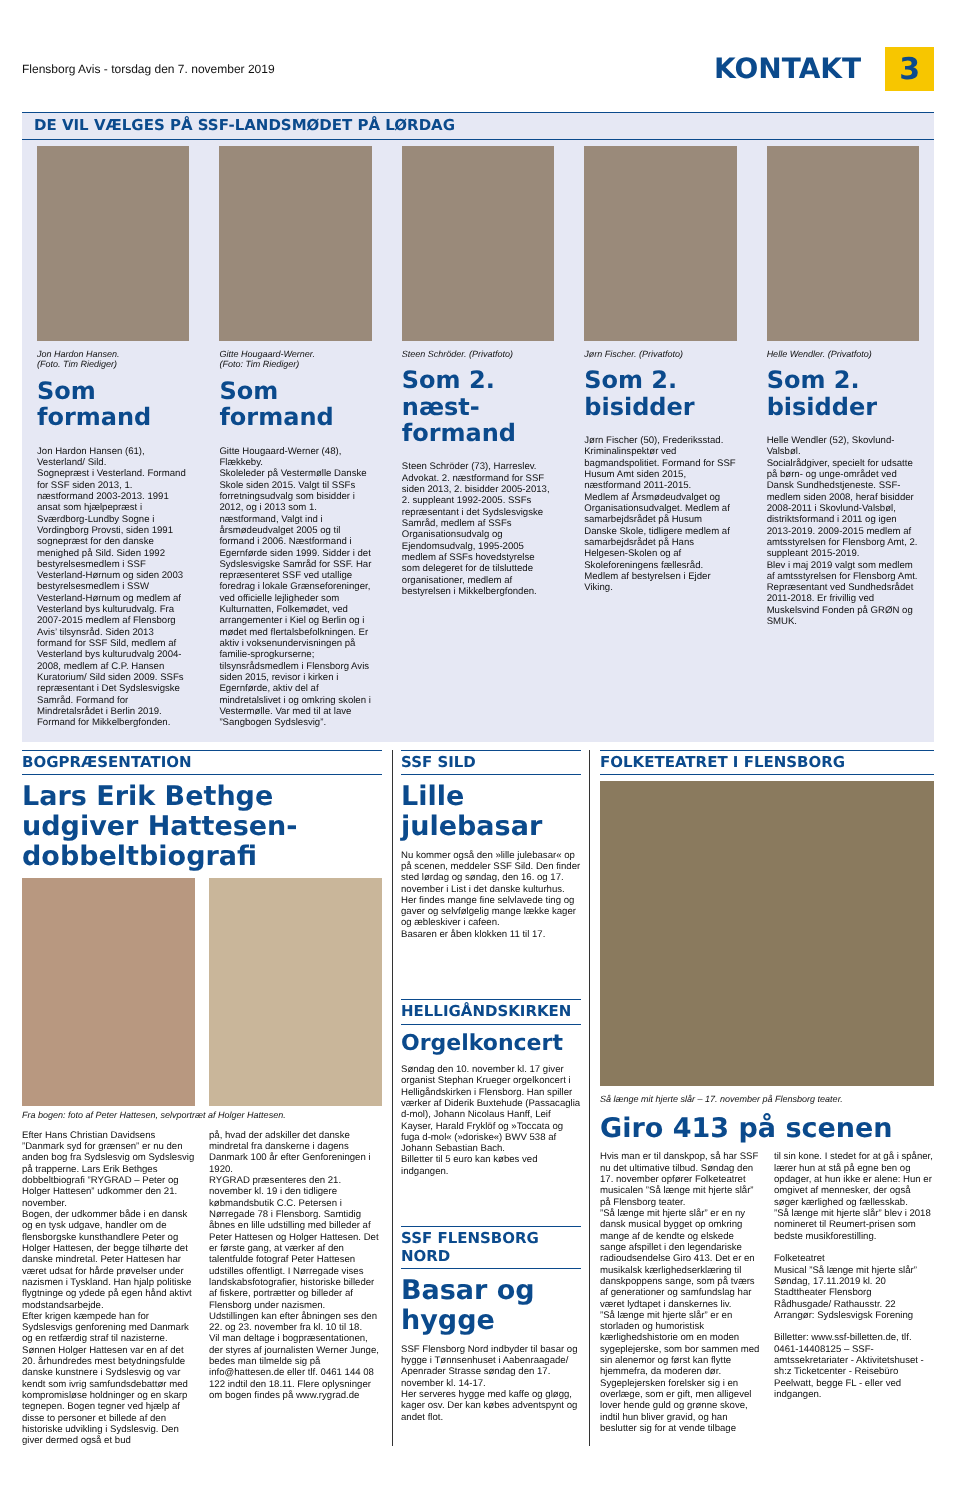Flensborg Avis - torsdag den 7. november 2019
KONTAKT 3
DE VIL VÆLGES PÅ SSF-LANDSMØDET PÅ LØRDAG
Jon Hardon Hansen.
(Foto. Tim Riediger)
Som formand
Jon Hardon Hansen (61), Vesterland/ Sild.
Sognepræst i Vesterland. Formand for SSF siden 2013, 1. næstformand 2003-2013. 1991 ansat som hjælpepræst i Sværdborg-Lundby Sogne i Vordingborg Provsti, siden 1991 sognepræst for den danske menighed på Sild. Siden 1992 bestyrelsesmedlem i SSF Vesterland-Hørnum og siden 2003 bestyrelsesmedlem i SSW Vesterland-Hørnum og medlem af Vesterland bys kulturudvalg. Fra 2007-2015 medlem af Flensborg Avis’ tilsynsråd. Siden 2013 formand for SSF Sild, medlem af Vesterland bys kulturudvalg 2004-2008, medlem af C.P. Hansen Kuratorium/ Sild siden 2009. SSFs repræsentant i Det Sydslesvigske Samråd. Formand for Mindretalsrådet i Berlin 2019. Formand for Mikkelbergfonden.
Gitte Hougaard-Werner.
(Foto: Tim Riediger)
Som formand
Gitte Hougaard-Werner (48), Flækkeby.
Skoleleder på Vestermølle Danske Skole siden 2015. Valgt til SSFs forretningsudvalg som bisidder i 2012, og i 2013 som 1. næstformand, Valgt ind i årsmødeudvalget 2005 og til formand i 2006. Næstformand i Egernførde siden 1999. Sidder i det Sydslesvigske Samråd for SSF. Har repræsenteret SSF ved utallige foredrag i lokale Grænseforeninger, ved officielle lejligheder som Kulturnatten, Folkemødet, ved arrangementer i Kiel og Berlin og i mødet med flertalsbefolkningen. Er aktiv i voksenundervisningen på familie-sprogkurserne; tilsynsrådsmedlem i Flensborg Avis siden 2015, revisor i kirken i Egernførde, aktiv del af mindretalslivet i og omkring skolen i Vestermølle. Var med til at lave ”Sangbogen Sydslesvig”.
Steen Schröder. (Privatfoto)
Som 2. næst-formand
Steen Schröder (73), Harreslev.
Advokat. 2. næstformand for SSF siden 2013, 2. bisidder 2005-2013, 2. suppleant 1992-2005. SSFs repræsentant i det Sydslesvigske Samråd, medlem af SSFs Organisationsudvalg og Ejendomsudvalg, 1995-2005 medlem af SSFs hovedstyrelse som delegeret for de tilsluttede organisationer, medlem af bestyrelsen i Mikkelbergfonden.
Jørn Fischer. (Privatfoto)
Som 2. bisidder
Jørn Fischer (50), Frederiksstad.
Kriminalinspektør ved bagmandspolitiet. Formand for SSF Husum Amt siden 2015, næstformand 2011-2015.
Medlem af Årsmødeudvalget og Organisationsudvalget. Medlem af samarbejdsrådet på Husum Danske Skole, tidligere medlem af samarbejdsrådet på Hans Helgesen-Skolen og af Skoleforeningens fællesråd. Medlem af bestyrelsen i Ejder Viking.
Helle Wendler. (Privatfoto)
Som 2. bisidder
Helle Wendler (52), Skovlund-Valsbøl.
Socialrådgiver, specielt for udsatte på børn- og unge-området ved Dansk Sundhedstjeneste. SSF-medlem siden 2008, heraf bisidder 2008-2011 i Skovlund-Valsbøl, distriktsformand i 2011 og igen 2013-2019. 2009-2015 medlem af amtsstyrelsen for Flensborg Amt, 2. suppleant 2015-2019.
Blev i maj 2019 valgt som medlem af amtsstyrelsen for Flensborg Amt. Repræsentant ved Sundhedsrådet 2011-2018. Er frivillig ved Muskelsvind Fonden på GRØN og SMUK.
BOGPRÆSENTATION
Lars Erik Bethge udgiver Hattesen-dobbeltbiografi
Fra bogen: foto af Peter Hattesen, selvportræt af Holger Hattesen.
Efter Hans Christian Davidsens ”Danmark syd for grænsen” er nu den anden bog fra Sydslesvig om Sydslesvig på trapperne. Lars Erik Bethges dobbeltbiografi ”RYGRAD – Peter og Holger Hattesen” udkommer den 21. november.
Bogen, der udkommer både i en dansk og en tysk udgave, handler om de flensborgske kunsthandlere Peter og Holger Hattesen, der begge tilhørte det danske mindretal. Peter Hattesen har været udsat for hårde prøvelser under nazismen i Tyskland. Han hjalp politiske flygtninge og ydede på egen hånd aktivt modstandsarbejde.
Efter krigen kæmpede han for Sydslesvigs genforening med Danmark og en retfærdig straf til nazisterne. Sønnen Holger Hattesen var en af det 20. århundredes mest betydningsfulde danske kunstnere i Sydslesvig og var kendt som ivrig samfundsdebattør med kompromisløse holdninger og en skarp tegnepen. Bogen tegner ved hjælp af disse to personer et billede af den historiske udvikling i Sydslesvig. Den giver dermed også et bud
på, hvad der adskiller det danske mindretal fra danskerne i dagens Danmark 100 år efter Genforeningen i 1920.
RYGRAD præsenteres den 21. november kl. 19 i den tidligere købmandsbutik C.C. Petersen i Nørregade 78 i Flensborg. Samtidig åbnes en lille udstilling med billeder af Peter Hattesen og Holger Hattesen. Det er første gang, at værker af den talentfulde fotograf Peter Hattesen udstilles offentligt. I Nørregade vises landskabsfotografier, historiske billeder af fiskere, portrætter og billeder af Flensborg under nazismen.
Udstillingen kan efter åbningen ses den 22. og 23. november fra kl. 10 til 18.
Vil man deltage i bogpræsentationen, der styres af journalisten Werner Junge, bedes man tilmelde sig på info@hattesen.de eller tlf. 0461 144 08 122 indtil den 18.11. Flere oplysninger om bogen findes på www.rygrad.de
SSF SILD
Lille julebasar
Nu kommer også den »lille julebasar« op på scenen, meddeler SSF Sild. Den finder sted lørdag og søndag, den 16. og 17. november i List i det danske kulturhus. Her findes mange fine selvlavede ting og gaver og selvfølgelig mange lække kager og æbleskiver i cafeen.
Basaren er åben klokken 11 til 17.
HELLIGÅNDSKIRKEN
Orgelkoncert
Søndag den 10. november kl. 17 giver organist Stephan Krueger orgelkoncert i Helligåndskirken i Flensborg. Han spiller værker af Diderik Buxtehude (Passacaglia d-mol), Johann Nicolaus Hanff, Leif Kayser, Harald Fryklöf og »Toccata og fuga d-mol« (»doriske«) BWV 538 af Johann Sebastian Bach.
Billetter til 5 euro kan købes ved indgangen.
SSF FLENSBORG NORD
Basar og hygge
SSF Flensborg Nord indbyder til basar og hygge i Tønnsenhuset i Aabenraagade/ Apenrader Strasse søndag den 17. november kl. 14-17.
Her serveres hygge med kaffe og gløgg, kager osv. Der kan købes adventspynt og andet flot.
FOLKETEATRET I FLENSBORG
Så længe mit hjerte slår – 17. november på Flensborg teater.
Giro 413 på scenen
Hvis man er til danskpop, så har SSF nu det ultimative tilbud. Søndag den 17. november opfører Folketeatret musicalen ”Så længe mit hjerte slår” på Flensborg teater.
”Så længe mit hjerte slår” er en ny dansk musical bygget op omkring mange af de kendte og elskede sange afspillet i den legendariske radioudsendelse Giro 413. Det er en musikalsk kærlighedserklæring til danskpoppens sange, som på tværs af generationer og samfundslag har været lydtapet i danskernes liv.
”Så længe mit hjerte slår” er en storladen og humoristisk kærlighedshistorie om en moden sygeplejerske, som bor sammen med sin alenemor og først kan flytte hjemmefra, da moderen dør. Sygeplejersken forelsker sig i en overlæge, som er gift, men alligevel lover hende guld og grønne skove, indtil hun bliver gravid, og han beslutter sig for at vende tilbage
til sin kone. I stedet for at gå i spåner, lærer hun at stå på egne ben og opdager, at hun ikke er alene: Hun er omgivet af mennesker, der også søger kærlighed og fællesskab.
”Så længe mit hjerte slår” blev i 2018 nomineret til Reumert-prisen som bedste musikforestilling.
Folketeatret
Musical ”Så længe mit hjerte slår”
Søndag, 17.11.2019 kl. 20
Stadttheater Flensborg
Rådhusgade/ Rathausstr. 22
Arrangør: Sydslesvigsk Forening
Billetter: www.ssf-billetten.de, tlf. 0461-14408125 – SSF-amtssekretariater - Aktivitetshuset - sh:z Ticketcenter - Reisebüro Peelwatt, begge FL - eller ved indgangen.